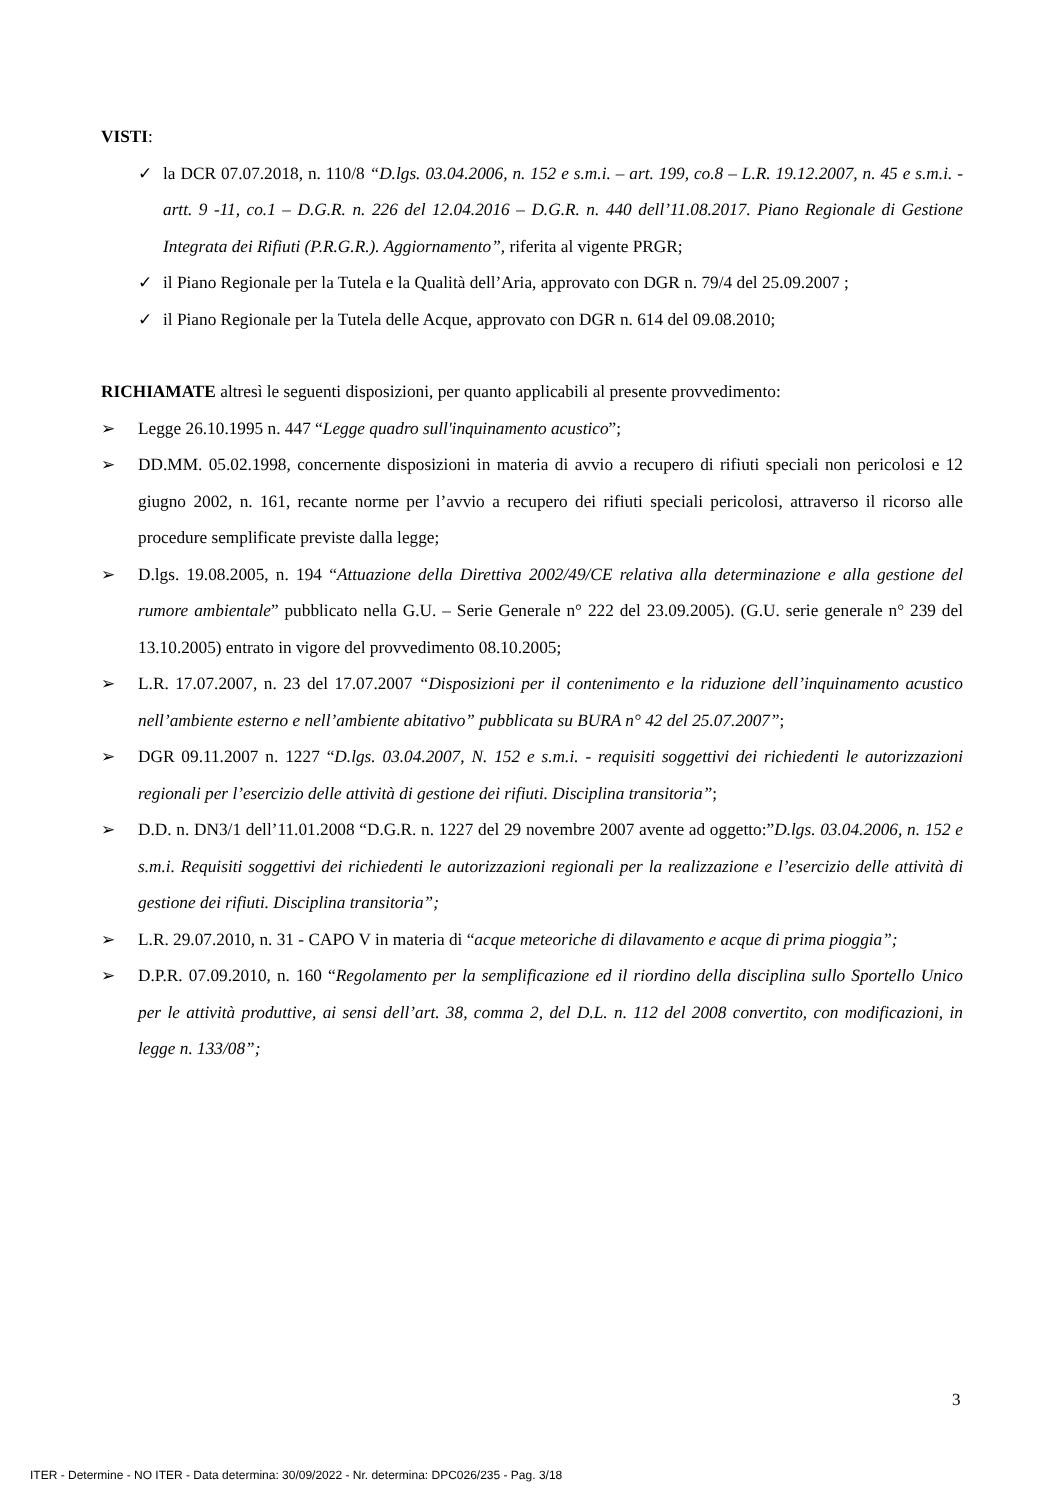VISTI:
✓ la DCR 07.07.2018, n. 110/8 “D.lgs. 03.04.2006, n. 152 e s.m.i. – art. 199, co.8 – L.R. 19.12.2007, n. 45 e s.m.i. - artt. 9 -11, co.1 – D.G.R. n. 226 del 12.04.2016 – D.G.R. n. 440 dell’11.08.2017. Piano Regionale di Gestione Integrata dei Rifiuti (P.R.G.R.). Aggiornamento”, riferita al vigente PRGR;
✓ il Piano Regionale per la Tutela e la Qualità dell’Aria, approvato con DGR n. 79/4 del 25.09.2007 ;
✓ il Piano Regionale per la Tutela delle Acque, approvato con DGR n. 614 del 09.08.2010;
RICHIAMATE altresì le seguenti disposizioni, per quanto applicabili al presente provvedimento:
➢ Legge 26.10.1995 n. 447 “Legge quadro sull'inquinamento acustico”;
➢ DD.MM. 05.02.1998, concernente disposizioni in materia di avvio a recupero di rifiuti speciali non pericolosi e 12 giugno 2002, n. 161, recante norme per l’avvio a recupero dei rifiuti speciali pericolosi, attraverso il ricorso alle procedure semplificate previste dalla legge;
➢ D.lgs. 19.08.2005, n. 194 “Attuazione della Direttiva 2002/49/CE relativa alla determinazione e alla gestione del rumore ambientale” pubblicato nella G.U. – Serie Generale n° 222 del 23.09.2005). (G.U. serie generale n° 239 del 13.10.2005) entrato in vigore del provvedimento 08.10.2005;
➢ L.R. 17.07.2007, n. 23 del 17.07.2007 “Disposizioni per il contenimento e la riduzione dell’inquinamento acustico nell’ambiente esterno e nell’ambiente abitativo” pubblicata su BURA n° 42 del 25.07.2007”;
➢ DGR 09.11.2007 n. 1227 “D.lgs. 03.04.2007, N. 152 e s.m.i. - requisiti soggettivi dei richiedenti le autorizzazioni regionali per l’esercizio delle attività di gestione dei rifiuti. Disciplina transitoria”;
➢ D.D. n. DN3/1 dell’11.01.2008 “D.G.R. n. 1227 del 29 novembre 2007 avente ad oggetto:”D.lgs. 03.04.2006, n. 152 e s.m.i. Requisiti soggettivi dei richiedenti le autorizzazioni regionali per la realizzazione e l’esercizio delle attività di gestione dei rifiuti. Disciplina transitoria”;
➢ L.R. 29.07.2010, n. 31 - CAPO V in materia di “acque meteoriche di dilavamento e acque di prima pioggia”;
➢ D.P.R. 07.09.2010, n. 160 “Regolamento per la semplificazione ed il riordino della disciplina sullo Sportello Unico per le attività produttive, ai sensi dell’art. 38, comma 2, del D.L. n. 112 del 2008 convertito, con modificazioni, in legge n. 133/08”;
3
ITER - Determine - NO ITER - Data determina: 30/09/2022 - Nr. determina: DPC026/235 - Pag. 3/18